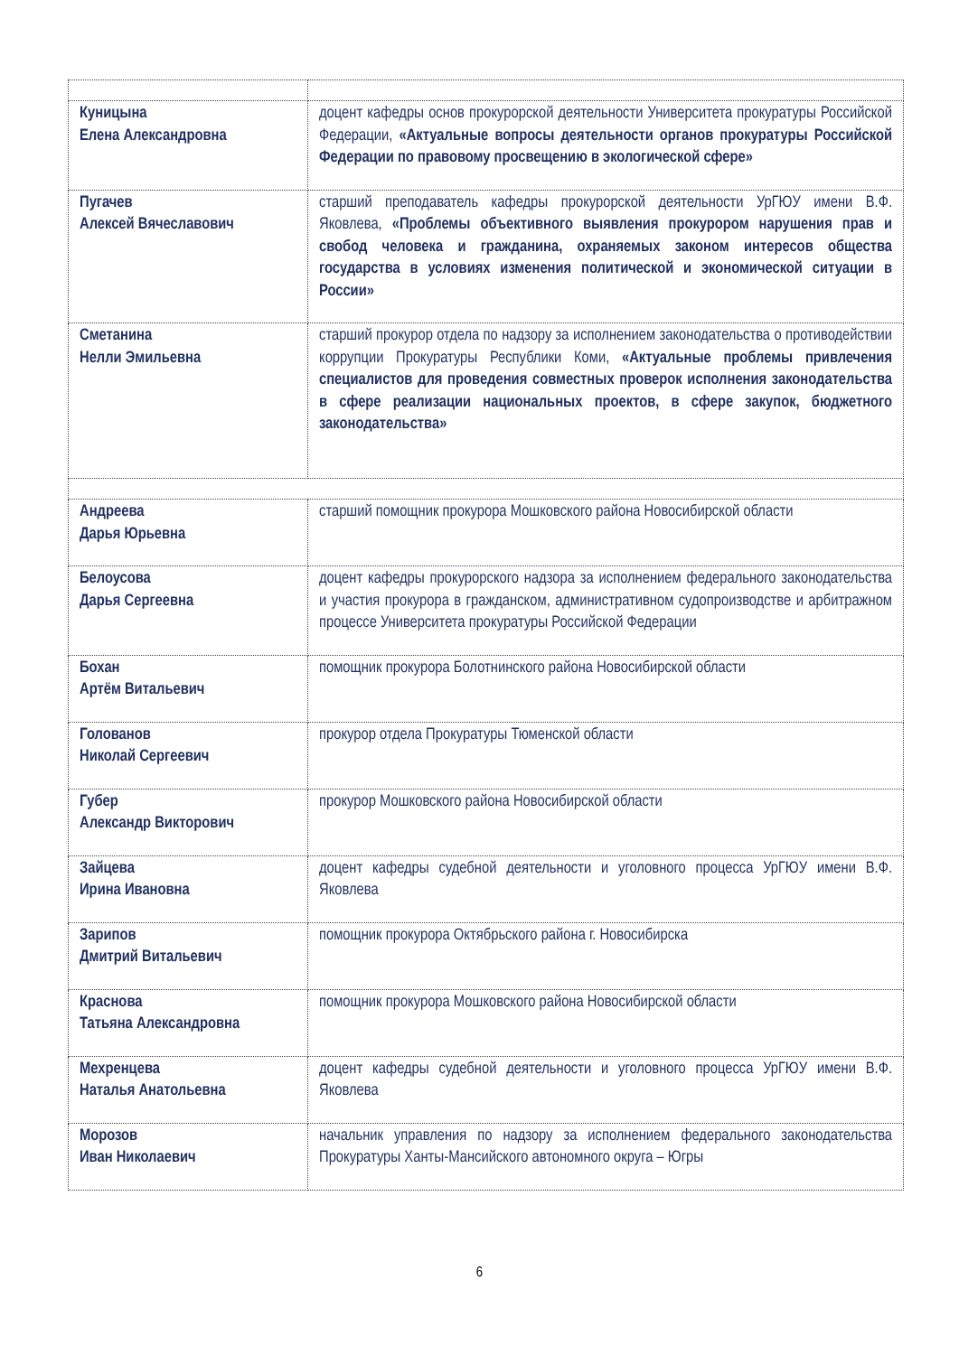| Куницына Елена Александровна | доцент кафедры основ прокурорской деятельности Университета прокуратуры Российской Федерации, «Актуальные вопросы деятельности органов прокуратуры Российской Федерации по правовому просвещению в экологической сфере» |
| Пугачев Алексей Вячеславович | старший преподаватель кафедры прокурорской деятельности УрГЮУ имени В.Ф. Яковлева, «Проблемы объективного выявления прокурором нарушения прав и свобод человека и гражданина, охраняемых законом интересов общества государства в условиях изменения политической и экономической ситуации в России» |
| Сметанина Нелли Эмильевна | старший прокурор отдела по надзору за исполнением законодательства о противодействии коррупции Прокуратуры Республики Коми, «Актуальные проблемы привлечения специалистов для проведения совместных проверок исполнения законодательства в сфере реализации национальных проектов, в сфере закупок, бюджетного законодательства» |
| Андреева Дарья Юрьевна | старший помощник прокурора Мошковского района Новосибирской области |
| Белоусова Дарья Сергеевна | доцент кафедры прокурорского надзора за исполнением федерального законодательства и участия прокурора в гражданском, административном судопроизводстве и арбитражном процессе Университета прокуратуры Российской Федерации |
| Бохан Артём Витальевич | помощник прокурора Болотнинского района Новосибирской области |
| Голованов Николай Сергеевич | прокурор отдела Прокуратуры Тюменской области |
| Губер Александр Викторович | прокурор Мошковского района Новосибирской области |
| Зайцева Ирина Ивановна | доцент кафедры судебной деятельности и уголовного процесса УрГЮУ имени В.Ф. Яковлева |
| Зарипов Дмитрий Витальевич | помощник прокурора Октябрьского района г. Новосибирска |
| Краснова Татьяна Александровна | помощник прокурора Мошковского района Новосибирской области |
| Мехренцева Наталья Анатольевна | доцент кафедры судебной деятельности и уголовного процесса УрГЮУ имени В.Ф. Яковлева |
| Морозов Иван Николаевич | начальник управления по надзору за исполнением федерального законодательства Прокуратуры Ханты-Мансийского автономного округа – Югры |
6